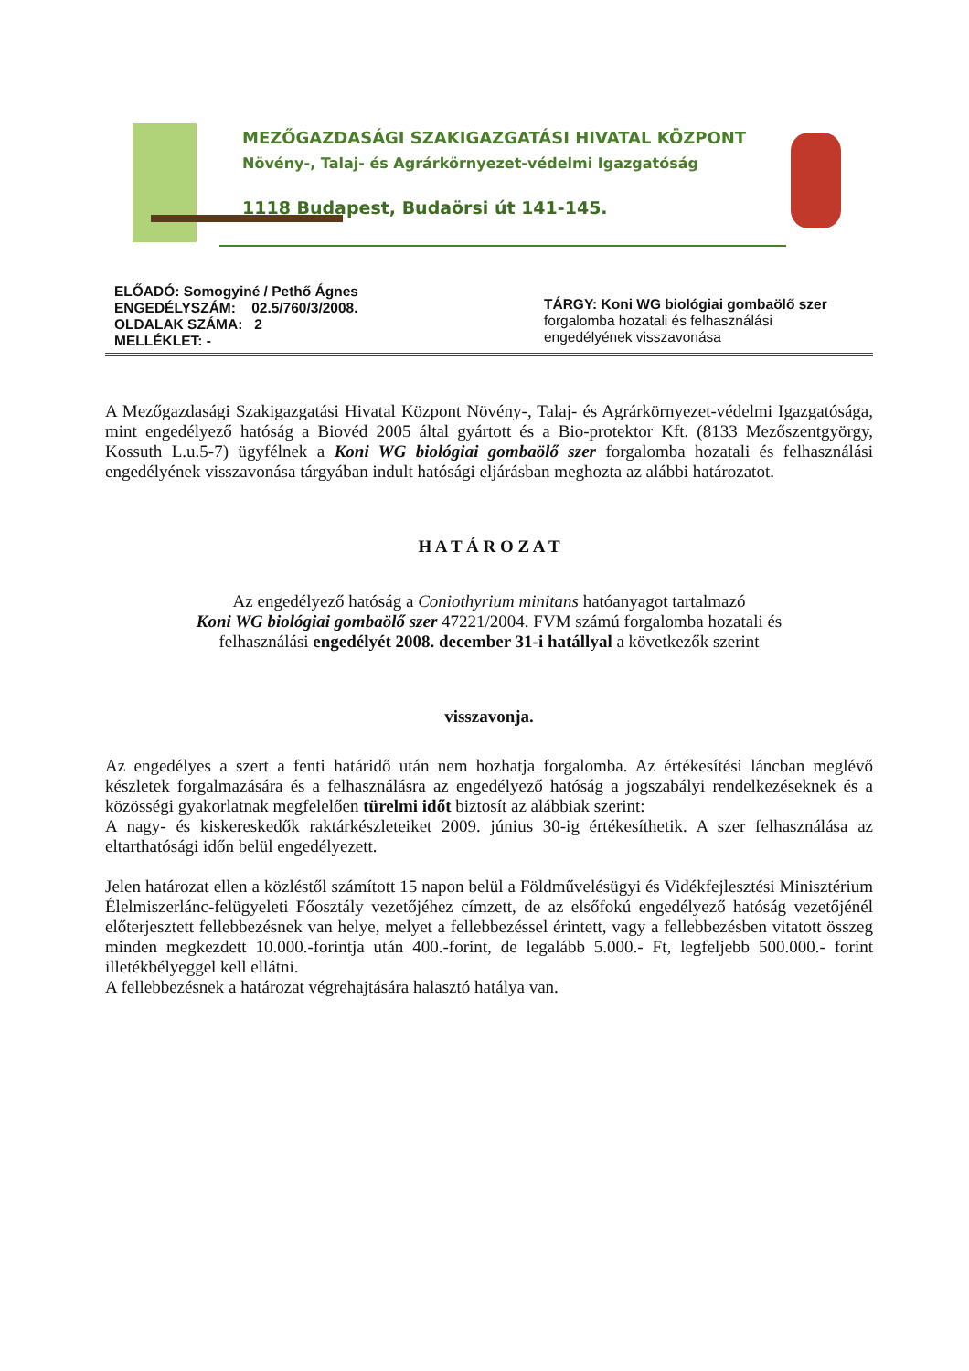MEZŐGAZDASÁGI SZAKIGAZGATÁSI HIVATAL KÖZPONT
Növény-, Talaj- és Agrárkörnyezet-védelmi Igazgatóság
1118 Budapest, Budaörsi út 141-145.
ELŐADÓ: Somogyiné / Pethő Ágnes
ENGEDÉLYSZÁM: 02.5/760/3/2008.
OLDALAK SZÁMA: 2
MELLÉKLET: -
TÁRGY: Koni WG biológiai gombaölő szer
forgalomba hozatali és felhasználási
engedélyének visszavonása
A Mezőgazdasági Szakigazgatási Hivatal Központ Növény-, Talaj- és Agrárkörnyezet-védelmi Igazgatósága, mint engedélyező hatóság a Biovéd 2005 által gyártott és a Bio-protektor Kft. (8133 Mezőszentgyörgy, Kossuth L.u.5-7) ügyfélnek a Koni WG biológiai gombaölő szer forgalomba hozatali és felhasználási engedélyének visszavonása tárgyában indult hatósági eljárásban meghozta az alábbi határozatot.
H A T Á R O Z A T
Az engedélyező hatóság a Coniothyrium minitans hatóanyagot tartalmazó
Koni WG biológiai gombaölő szer 47221/2004. FVM számú forgalomba hozatali és
felhasználási engedélyét 2008. december 31-i hatállyal a következők szerint
visszavonja.
Az engedélyes a szert a fenti határidő után nem hozhatja forgalomba. Az értékesítési láncban meglévő készletek forgalmazására és a felhasználásra az engedélyező hatóság a jogszabályi rendelkezéseknek és a közösségi gyakorlatnak megfelelően türelmi időt biztosít az alábbiak szerint:
A nagy- és kiskereskedők raktárkészleteiket 2009. június 30-ig értékesíthetik. A szer felhasználása az eltarthatósági időn belül engedélyezett.
Jelen határozat ellen a közléstől számított 15 napon belül a Földművelésügyi és Vidékfejlesztési Minisztérium Élelmiszerlánc-felügyeleti Főosztály vezetőjéhez címzett, de az elsőfokú engedélyező hatóság vezetőjénél előterjesztett fellebbezésnek van helye, melyet a fellebbezéssel érintett, vagy a fellebbezésben vitatott összeg minden megkezdett 10.000.-forintja után 400.-forint, de legalább 5.000.- Ft, legfeljebb 500.000.- forint illetékbélyeggel kell ellátni.
A fellebbezésnek a határozat végrehajtására halasztó hatálya van.